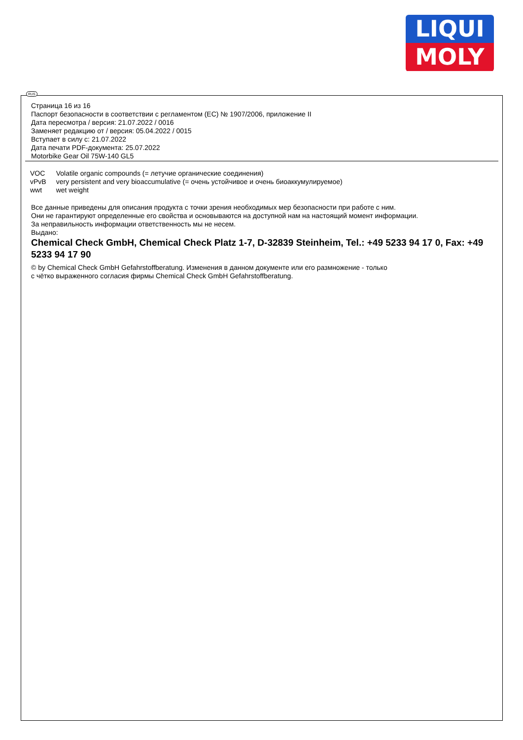LIQUI
MOLY
RUS
Страница 16 из 16
Паспорт безопасности в соответствии с регламентом (EC) № 1907/2006, приложение II
Дата пересмотра / версия: 21.07.2022 / 0016
Заменяет редакцию от / версия: 05.04.2022 / 0015
Вступает в силу с: 21.07.2022
Дата печати PDF-документа: 25.07.2022
Motorbike Gear Oil 75W-140 GL5
| VOC | Volatile organic compounds (= летучие органические соединения) |
| vPvB | very persistent and very bioaccumulative (= очень устойчивое и очень биоаккумулируемое) |
| wwt | wet weight |
Все данные приведены для описания продукта с точки зрения необходимых мер безопасности при работе с ним.
Они не гарантируют определенные его свойства и основываются на доступной нам на настоящий момент информации.
За неправильность информации ответственность мы не несем.
Выдано:
Chemical Check GmbH, Chemical Check Platz 1-7, D-32839 Steinheim, Tel.: +49 5233 94 17 0, Fax: +49 5233 94 17 90
© by Chemical Check GmbH Gefahrstoffberatung. Изменения в данном документе или его размножение - только
с чётко выраженного согласия фирмы Chemical Check GmbH Gefahrstoffberatung.